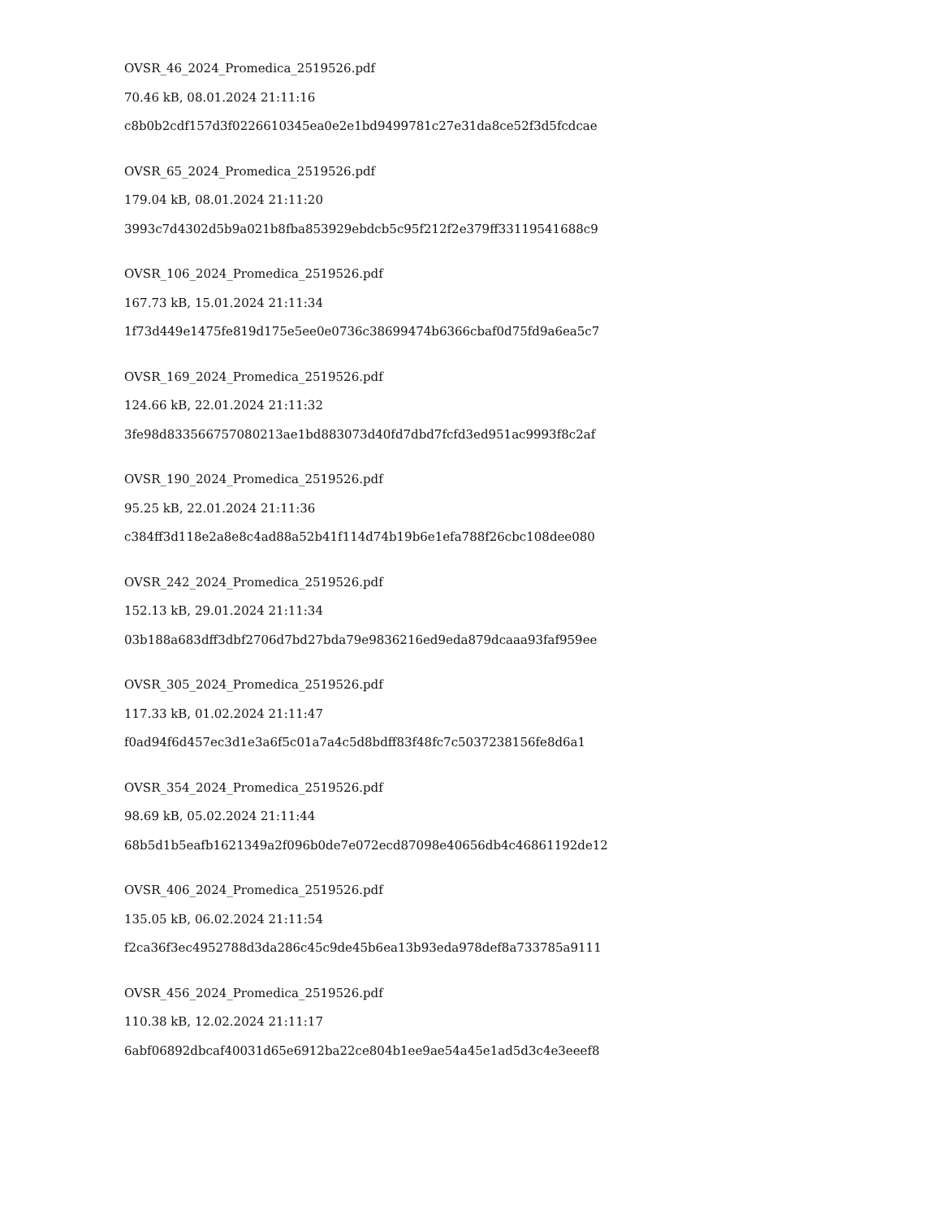OVSR_46_2024_Promedica_2519526.pdf
70.46 kB, 08.01.2024 21:11:16
c8b0b2cdf157d3f0226610345ea0e2e1bd9499781c27e31da8ce52f3d5fcdcae
OVSR_65_2024_Promedica_2519526.pdf
179.04 kB, 08.01.2024 21:11:20
3993c7d4302d5b9a021b8fba853929ebdcb5c95f212f2e379ff33119541688c9
OVSR_106_2024_Promedica_2519526.pdf
167.73 kB, 15.01.2024 21:11:34
1f73d449e1475fe819d175e5ee0e0736c38699474b6366cbaf0d75fd9a6ea5c7
OVSR_169_2024_Promedica_2519526.pdf
124.66 kB, 22.01.2024 21:11:32
3fe98d833566757080213ae1bd883073d40fd7dbd7fcfd3ed951ac9993f8c2af
OVSR_190_2024_Promedica_2519526.pdf
95.25 kB, 22.01.2024 21:11:36
c384ff3d118e2a8e8c4ad88a52b41f114d74b19b6e1efa788f26cbc108dee080
OVSR_242_2024_Promedica_2519526.pdf
152.13 kB, 29.01.2024 21:11:34
03b188a683dff3dbf2706d7bd27bda79e9836216ed9eda879dcaaa93faf959ee
OVSR_305_2024_Promedica_2519526.pdf
117.33 kB, 01.02.2024 21:11:47
f0ad94f6d457ec3d1e3a6f5c01a7a4c5d8bdff83f48fc7c5037238156fe8d6a1
OVSR_354_2024_Promedica_2519526.pdf
98.69 kB, 05.02.2024 21:11:44
68b5d1b5eafb1621349a2f096b0de7e072ecd87098e40656db4c46861192de12
OVSR_406_2024_Promedica_2519526.pdf
135.05 kB, 06.02.2024 21:11:54
f2ca36f3ec4952788d3da286c45c9de45b6ea13b93eda978def8a733785a9111
OVSR_456_2024_Promedica_2519526.pdf
110.38 kB, 12.02.2024 21:11:17
6abf06892dbcaf40031d65e6912ba22ce804b1ee9ae54a45e1ad5d3c4e3eeef8